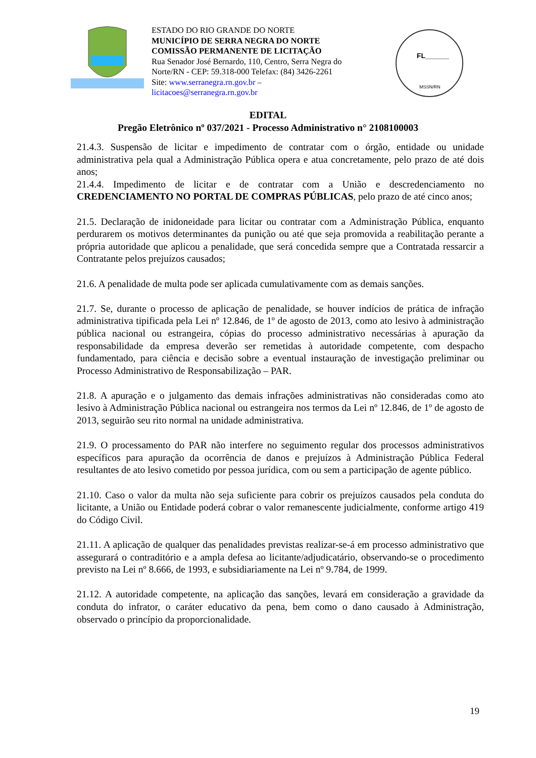ESTADO DO RIO GRANDE DO NORTE
MUNICÍPIO DE SERRA NEGRA DO NORTE
COMISSÃO PERMANENTE DE LICITAÇÃO
Rua Senador José Bernardo, 110, Centro, Serra Negra do Norte/RN - CEP: 59.318-000 Telefax: (84) 3426-2261
Site: www.serranegra.rn.gov.br –
licitacoes@serranegra.rn.gov.br
FL______
MSSN/RN
EDITAL
Pregão Eletrônico nº 037/2021 - Processo Administrativo n° 2108100003
21.4.3. Suspensão de licitar e impedimento de contratar com o órgão, entidade ou unidade administrativa pela qual a Administração Pública opera e atua concretamente, pelo prazo de até dois anos;
21.4.4. Impedimento de licitar e de contratar com a União e descredenciamento no CREDENCIAMENTO NO PORTAL DE COMPRAS PÚBLICAS, pelo prazo de até cinco anos;
21.5. Declaração de inidoneidade para licitar ou contratar com a Administração Pública, enquanto perdurarem os motivos determinantes da punição ou até que seja promovida a reabilitação perante a própria autoridade que aplicou a penalidade, que será concedida sempre que a Contratada ressarcir a Contratante pelos prejuízos causados;
21.6. A penalidade de multa pode ser aplicada cumulativamente com as demais sanções.
21.7. Se, durante o processo de aplicação de penalidade, se houver indícios de prática de infração administrativa tipificada pela Lei nº 12.846, de 1º de agosto de 2013, como ato lesivo à administração pública nacional ou estrangeira, cópias do processo administrativo necessárias à apuração da responsabilidade da empresa deverão ser remetidas à autoridade competente, com despacho fundamentado, para ciência e decisão sobre a eventual instauração de investigação preliminar ou Processo Administrativo de Responsabilização – PAR.
21.8. A apuração e o julgamento das demais infrações administrativas não consideradas como ato lesivo à Administração Pública nacional ou estrangeira nos termos da Lei nº 12.846, de 1º de agosto de 2013, seguirão seu rito normal na unidade administrativa.
21.9. O processamento do PAR não interfere no seguimento regular dos processos administrativos específicos para apuração da ocorrência de danos e prejuízos à Administração Pública Federal resultantes de ato lesivo cometido por pessoa jurídica, com ou sem a participação de agente público.
21.10. Caso o valor da multa não seja suficiente para cobrir os prejuízos causados pela conduta do licitante, a União ou Entidade poderá cobrar o valor remanescente judicialmente, conforme artigo 419 do Código Civil.
21.11. A aplicação de qualquer das penalidades previstas realizar-se-á em processo administrativo que assegurará o contraditório e a ampla defesa ao licitante/adjudicatário, observando-se o procedimento previsto na Lei nº 8.666, de 1993, e subsidiariamente na Lei nº 9.784, de 1999.
21.12. A autoridade competente, na aplicação das sanções, levará em consideração a gravidade da conduta do infrator, o caráter educativo da pena, bem como o dano causado à Administração, observado o princípio da proporcionalidade.
19